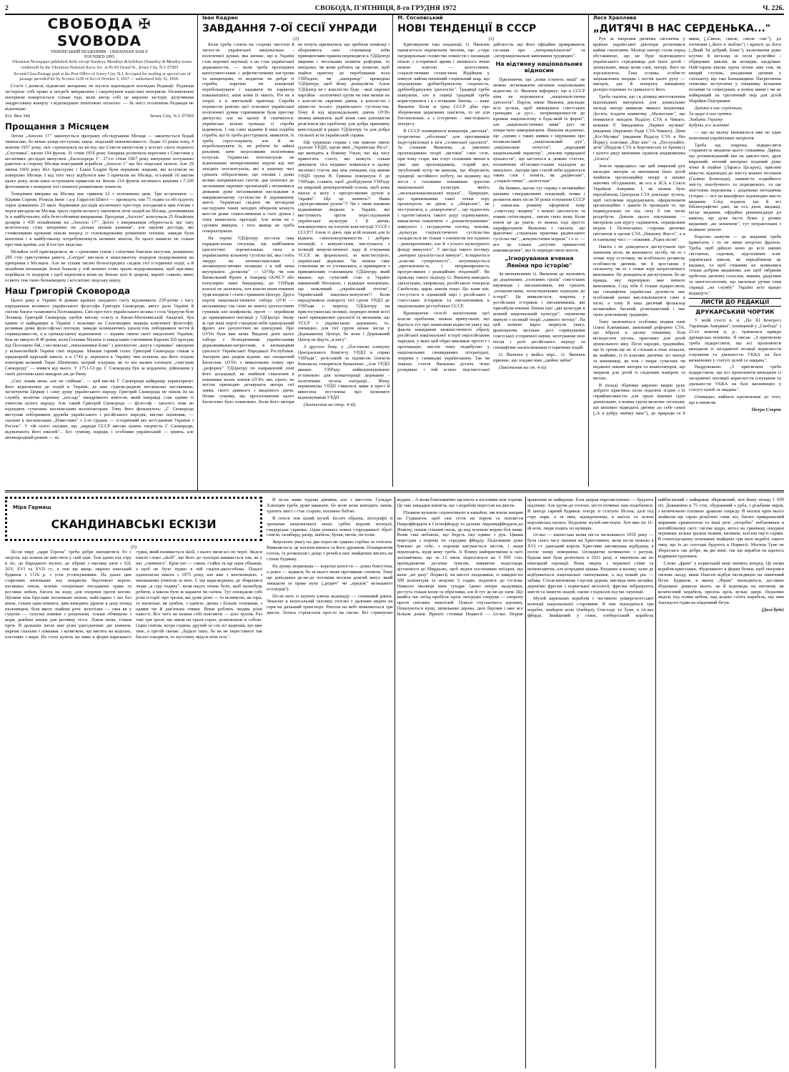2 СВОБОДА, П'ЯТНИЦЯ, 8-го ГРУДНЯ 1972 Ч. 226.
СВОБОДА ✠ SVOBODA
УКРАЇНСЬКИЙ ЩОДЕННИК · UKRAINIAN DAILY
FOUNDED 1893
Ukrainian Newspaper published daily except Sundays, Mondays & holidays (Saturday & Monday issues combined) by the Ukrainian National Ass'n, Inc. at 81-83 Grand St., Jersey City, N.J. 07303
Second Class Postage paid at the Post Office of Jersey City, N.J. Accepted for mailing at special rate of postage provided for by Section 1130 of Act of October 3, 1917 — authorized July 31, 1918.
Статті і дописи, підписані авторами, не мусять відповідати поглядам Редакції. Редакція застерігає собі право в потребі виправляти і скорочувати надіслані матеріяли. Незамовлені матеріяли повертається тільки тоді, коли автор собі це виразно застеріг, долучивши заадресовану коверту з відповідною поштовою оплатою. — За зміст оголошень Редакція не відповідає.
P.O. Box 346 Jersey City, N.J. 07303
Прощання з Місяцем
Летом „Аполло 17" закінчується програму обслідування Місяця — закінчується бодай тимчасово, бо немає кінця поступові, науці, людській заповзятливості. Ледве 15 років тому, 4 жовтня 1957 року, світ стрепенувся на вістку, що Совєти випустили у всесвіт свого першого „Спутника", вагою 184 фунти. 31 січня 1958 року Америка розпочала перегони з Совєтами у космічних дослідах випуском „Експлорера 1". 27-го січня 1967 року випущено потужною ракетою в сторону Місяця повітряний корабель „Аполло 1" ще без людської залоги. Але 29 липня 1969 року Ніл Армстронг і Едвін Елдрін були першими людьми, які вступили на поверхню Місяця. І від того часу відбулося вже 5 причалів на Місяць, останній 16 квітня цього року, коли наші астронавти привезли на Землю 214 фунтів місячного каміння і 7.500 фотознимок з поверхні тієї сповитої романтикою планети.
Теперішня виправа на Місяць має тривати 12 з половиною днів. Три астронавти — Юджин Сернан, Роналд Івенс і д-р Гаррісон Шмітт — проведуть там 75 годин та обслідують терен довжиною 23 милі. Керівники дослідів космічного простору погодилися цим п'ятим з черги висадом на Місяць трьох героїв космосу закінчити лети людей на Місяць, доповнивши їх в майбутньому хіба безособовими виправами. Програма „Аполло" коштувала 25 більйонів долярів з 450 мільйонами на „Аполло 17". Дехто з американців обурюється, що таку велетенську суму витрачено на „кілька мішків каміння", але наукові досліди, які стомилевими кроками пішли вперед із головокружним розвитком техніки, завжди були коштовні і в майбутньому потребуватимуть великих коштів, бо цього вимагає не тільки престиж країни, але й поступ людства.
Мільйон осіб приглядалися, як з громовим гуком і сліпучим блиском могутня, довжиною 280 стіп триступнева ракета „Сатурн" вислала в міжпланетну подорож подорожників на прощання з Місяцем. Але не тільки тисячі безпосередніх свідків тієї історичної події, а й мільйони мешканців Землі бажали у той момент отим трьом подорожникам, щоб щасливо перейшла їх подорож і щоб вернулися вони на Землю цілі й здорові, вкриті славою, якою осяють теж свою батьківщину і всесвітню людську науку.
Наш Григорій Сковорода
Цього року в Україні й деяких країнах західного світу відзначають 250-річчя з часу народження великого українського філософа Григорія Сковороди, якого дала Україні й світові багата талановита Полтавщина. Син простого українського козака з села Чернухи біля Лохвиці, Григорій Сковорода здобув високу освіту в Києво-Могилянській Академії, був одним із найкращих в Україні і можливо на Слов'янщині знавців клясичної філософії, розвивав деякі філософські погляди, завжди залишаючись ідеалістом, поборником чести й справедливости, а в громадському відношенні — вірним сином своєї знедоленої України, бож не минуло й 40 років, коли Гетьман Мазепа із шведським союзником Карлом XII програв під Полтавою бій, і московські „помазанники Божі" з допомогою „кнута і пряника" заводили у вільнолюбній Україні свої порядки. Мавши гарний голос Григорій Сковорода співав в придворній царській капелі, а в 1743 р. вернувся в Україну тим шляхом, що його згодом повторив великий Тарас Шевченко, котрий згадував, як то він малим хлопцем „списував Сковороду" — вчився від нього. У 1751-53 рр. Г. Сковорода був за кордоном, дійшовши у своїх діогенівських мандрах аж до Риму.
„Світ ловив мене, але не спіймав", — цей вислів Г. Сковороди найкраще характеризує його відношення до подій в Україні, де вже судили-рядили московські наставники, засмічуючи Церкву і саму душу українського народу. Григорій Сковорода не пішов їм на службу, воліючи скромну „посаду" мандрівного вчителя, який направді став одним із учителів цілого народу. Але такий Григорій Сковорода — філософ - ідеаліст, ніяк не підходить сучасним московським колонізаторам. Тому його фальшують: „Г. Сковорода виступав поборником дружби українського і російського народів, високо оцінював, — сказано в московських „Известиях" з 2-го грудня, — історичний акт воз'єднання України з Росією". У тій газеті сказано, що „народи СССР високо цінять творчість Г. Сковороди, відзначають його ювілей"... Без сумніву, народи, і особливо український — цінять, але антинародний режим — ні.
Іван Кедрин
ЗАВДАННЯ 7-ОЇ СЕСІЇ УНРАДИ
(2)
Коли треба стояти на сторожі чистоти й тяглости української національно - політичної думки, яка визнає, що в Україні стан ворожої окупації, а не стан української державности, — коли треба протидіяти капітулянтським і дефетистичним настроям та концепціям, то водночас не добре ті спроби, нарочно чи концепції перебільшувати і надавати їм характер поважнішого, аніж вони їх мають. Річ не в теорії, а в життьовій практиці. Спроби перевести ревізію цієї основної української політичної думки спричинили були пресову дискусію, але на цьому й скінчилося: українська вільна громада ті спроби відкинула. І так само відкине й інші подібні спроби, що їх треба реєструвати, виявляти, їх треба спростовувати, але й не перебільшувати їх, не робити їм зайвої реклями, наче загрозливим політичним потугам. Українські інтелектуали не відмежовані непереламним муром від тих західніх інтелектуалів, які в нашому часі грішать лібералізмом, що охопив і деякі великі американські газети, дав поштовх до засновання окремих організацій і позначився деякими дуже негативними наслідками в американському суспільстві й державному житті. Українські свідомі чи несвідомі наслідувачі таких західніх лібералів можуть внести деяке спантеличення в світі думок і тому вимагають протидії. Але вони не є грізним явищем, і того явища не треба генералізувати.
На терені УДЦентру постала така парадоксальна ситуація, що найближча ідеологічно зорганізована сила в українському вільному суспільстві, яка стоїть твердо на антимосковських і антикомуністичних позиціях і в ній нема внутрішніх „розколів" — ОУНр чи пак Визвольний Фронт, в Америці ООЧСУ або популярно звані бандерівці, до УНРади взагалі не належать, хоч власне вони повинні туди входити і стати стрижнем Центру. Друга партія націоналістичного табору ОУН — мельниківці так само не мають ідеологічних сумнівів але конфліктів, проте — перейшли до принципової опозиції у УДЦентрі. Знову ж три інші партії створили ніби одноцільний фронт, але ідеологічно не однодумні. Про ОУНз була вже мова. Видатні діячі цього табору є безперечними українськими державниками-патріотами, в визнавцями ідеології Української Народньої Республіки. Автором цих рядків відомо, що злощасний Бюлетень ОУНз з виявленням пляну про „реформу" УДЦентру по направленій лінії його деградації, не знайшов схвалення в поважних колах членів ОУНз, які, проте, не хотіли прилюдно дезавувати автора тієї заяви, свого давнього і видатного діяча. Немає сумніву, що проголошення цього Бюлетеню було помилкою. Коли його автори не хочуть признатися, що зробили помилку і обороняють своє становище ніби принциповим правом переводити в УДЦентрі мирним і легальним шляхом реформи, то невідомо, чи вони роблять це зумисне, щоб знайти притоку до перебування поза УНРадою, чи „наперекір" проводові УДЦентру, щоб йому дошкулити. Алеж УДЦентр не є власністю будь - якої окремої партійно - політичної групи чи тим менше не є власністю окремих діячів, а власністю і цінністю всього українського суспільства. Тому й від відповідальних діячів ОУНз можна вимагати, щоб вони самі допомогли розв'язати цю проблему для добра принципу консолідації в рядах УДЦентру та для добра спільної всім українській справи.
Ще трудніша справа з так званою лівою групою УРДП, орган якої „Українські Вісті", що виходять в Новому Ульмі, час від часу приносить статті, які можуть тільки дивувати. Ось недавно появилася в цьому часописі стаття, яка між умовами, під якими УРДП групи В. Гришка повернула б до УНРади, ставить, щоб „розбудувати УНРаду на широкій демократичній основі, щоб вона пішла в ногу з прогресивним рухом в Україні". Що це значить?! Яким „прогресивним рухом"?! Чи з тими нашими відважними людьми в Україні, які виступають проти переслідування української культури і її діячів, покликуючись на існуючі конституції УССР і СССР?! Алеж ті діячі, при всій пошані для їх відваги, самопожертвенности і добрих інтенцій, є комуністами, виступають з позицій комуністичного ладу й існування УССР, як формальної, за конституцією, української держави. Чи можна таке ставлення не то уточнювати, а примирити з принциповим становищем УДЦентру, який вважає, що сучасний стан в Україні накинений Москвою, і відкидає концепцію, що можливий „український тітоїзм", Український націонал-комунізм?! Коли передумовою повороту тієї групи УРДП до УНРади є перехід УДЦентру на пристосуванські позиції, перекреслення всієї своєї принципової ідеології та визнання, що УССР є українською державою, то, очевидно, для тієї групи немає місця у Державному Центрі, бо вона і Державний Центр не йдуть „в ногу".
З другого боку, у „Постанові пленуму Центрального Комітету УРДП в справі УНРади", розісланій за підписом Олексія Коновала, говориться буквально: „Але УРДП вважає УНРаду найвідповіднішою установою для концентрації державно - політичних зусиль еміграції... Збоку керівництва УРДП з'явилася заява в пресі й винесена постанова про цілковите відмежування УРДП
(Закінчення на стор. 4-ій)
М. Сосновський
НОВІ ТЕНДЕНЦІЇ В СССР
(2)
Критикуючи такі тенденції, О. Яковлев намагається переконати читачів, що „старе патріярхальне селянство повністю і назавжди пішло з історичної арени і змінилось ячіно новою клясою — колгоспним, соціялістичним селянством. Відійшов у минуле найчисленніший соціяльний шар, що породжував дрібнобуржуазну свідомість, дрібнобуржуазну ідеологію". Традиції треба шанувати, але в оцінці традицій треба користуватися і в з ясівками Леніна, — каже Яковлев. Коли ж уряд СССР дбає про збереження церковних пам'яток, то не для богомолення, а з історично - мистецького інтересу.
В СССР поширилася концепція „витоків", теоретична „оболонка" для противників індустріялізації в ім'я „селянської ідеології". За словами Яковлева, „в уявленні проповідників теорії „витоків" саме село, при чому старе, яке існує головним чином в уяві цих проповідників, старий аул, загублений хутір чи кишлак, що зберігають традиції застійного побуту, на віджину від міста є головним поживним ґрунтом національної культури, якоїсь „загальнонаціональної моралі"... Природно, що прихильники такої точки зору пропонують не діяти, а „зберігати", не поступатися, а „повертатися"... що підносять і протиставлять такого роду спрямуванню, вимагаючи покінчити з „романтизуванням" минулого і засуджуючи погляд, мовляв, „культура соціялістичного суспільства складається не тільки з елементів послідовно - демократичних, але й з усього культурного фонду минулого". У висліді такого погляду „начорно ідеалізується минуле", зглядаються „клясові суперечності", затушковується „протилежність і непримиренність прогресивних і реакційних тенденцій". Як приклад такого підходу, О. Яковлев наводить ідеалізацію, наприклад, російського генерала Скобелєва, царів, князів тощо. Це, каже він, стосується в однаковій мірі і російських і совєтських істориків та письменників в національних республіках СССР.
Враховуючи спосіб насвітлення цієї власне проблеми, можна припускати, що йдеться тут про намагання відвести увагу від фактів накидання шовіністичного образу російської національної історії неросійським народам, у яких цей образ викликає протест і протиакцію, вислів чому подибуємо у національних самвидавних літературах, зокрема у самвидаві українському. Так чи інакше, стаття Яковлева досить чітко розкриває і той аспект підсовєтської дійсности, що його офіційно прикривають гаслами про „інтернаціоналізм" та „інтернаціональне виховання трудящих".
На відтинку національних відносин
Признаючи, що „поки існують нації" не можна легковажити питання національних відносин, О. Яковлев інформує, що в СССР ніяк не пережилася „націоналістична ідеологія". Партія, пише Яковлев, докладає всіх зусиль, щоб виховувати совєтських громадян „в дусі... непримиренности до проявів націоналізму в будь-якій їх формі", але „націоналістичних вияв" досі не пощастило викорінювати. Яковлев відзначає, що „одним з таких виявів є мірування про позакласовий „національний дух", „національне почуття", „народний національний характер", „поклик природної цільности", що містяться в деяких статтях, позначених об'єктивістським підходом до минулого. Автори цих статей ніби цураються таких слів і понять, як „радянське", „соціялістичне", „колгоспне".
Як бачимо, маємо тут справу з незвичайно цікавим ствердженням тенденцій, поява і розвиток яких після 50 років існування СССР і намагань режиму оформити нову „совєтську людину" з новою ідеологією та новим світоглядом... маємо свою мову. Коли взяти це до уваги, то можна тоді просто парафразувати Яковлева і сказати, що фактично „соціяльна практика радянського суспільства", „комуністична мораль" і т. п. — все це тільки „штучно привнесені нововведення", що їх перекреслило життя.
„Ігнорування вчення Леніна про історію"
За визначенням О. Яковлева це належить до додаткових „головних гріхів" совєтських науковців і письменників, які грішать „позаклясовим, позасоціяльним підходом до історії". Це виявляється, зокрема, у російських істориків і письменників, які призабули вчення Леніна про „дві культури в кожній національній культурі", оцінюючи минуле з позицій теорії „єдиного потоку". На цей момент варто звернути увагу, враховуючи загальне досі спрямування совєтської історичної науки, нехтування нею місця і ролі російського народу та специфічне насвітлювання історичних подій.
О. Яковлев у якійсь мірі... О. Яковлев признає, що згадані ним „ідейно хибні"
(Закінчення на ст. 4-ій)
Леся Храплива
„ДИТЯЧІ В НАС СЕРДЕНЬКА..."
Рух за творення дитячих світличок у країнах української діяспори розпочався майже спонтанно. Молоді матері стали перед обставиною, що не буде відповідного українського середовища для їхніх дітей - дошкільнят, якщо вони самі, матері, його не зорганізують. Така основа, особисте зацікавлення творців і носіїв цього руху — матерів, дає й запоруку швидкому розпросторенню та тривалості його.
Треба сказати, що і в ділянці виготовлення відповідних матеріялів для дошкільнят молоді матері виявили чимало ініціятиви. Досить згадати книжечку „Малюсьмо", що появилася заходом Відділу СУА в Чикаго, книжки Р. Завадовича „Чарівні музики" (видання Окружної Ради СУА-Чикаго), Діми „Кіт-Музика" (видання Відділу СУА в Ню Йорку), платівки „Вію вію" та „Послухайте, діти" (Відділи СУА в Кергонксоні та Бронксі) і цілого ряду виховних іграшок видавництва „Освіта".
Зовсім природньо, що цей широкий рух молодих матерів за виховання їхніх дітей знайшов організаційну опору в наших жіночих об'єднаннях, як ось в ЗСА в Союзі Українок Америки. І, як можна було передбачати, Централя СУА докладає зусиль, щоб світлички піддержувати, оформлювати організаційно і давати їх проводам те, що індивідуально не під силу б так легко роздобути. Докази цього піклування — матеріяли для курсу садівничок, опрацьовані мгром І. Пеленською, сторінка дитячих світличок в органі СУА „Нашому Житті", а в останньому часі — співаник „Рідна пісня".
Навіть і не доводиться дискутувати про значення пісні, як виховного засобу, чи то з точки зору естетики, чи всебічного розвитку особовости дитини, чи її зростання у спільноту, чи то з точки зору патріотичного виховання. Не доводиться дискутувати, бо це правда, яку перевірило вже немало виховників. Слід хіба б тільки підкреслити, що специфічна українська духовість має особливий нахил висловлюватися саме в пісні, а тому й наш дитячий фольклор незвичайно багатий, різноманітний і має свою довговікову традицію.
Тому належиться особлива подяка пані Олені Климишин, виховний референт СУА, що зібрала в цьому співанику біля вісімдесяти пісень, пригожих для дітей дошкільного віку. Пісні народні, традиційні, що їх тропи ще не зі слізьми в очах пізнали, як знаймих, із їх власних дитячих літ матері та виховниці, як теж і твори сучасних чи недавніх наших авторів та композиторів, що творили для дітей із свідомим наміром та метою.
В укладі збірника виразно видно руку доброго практика: пісні поділені згідно з їх сприйнятливістю для трьох вікових груп дошкільнят, а кожна група включає пісеньки, що виховно підводять дитину до себе самої („А я добру зничку маю"), до природи та її явищ („Сипле, сипле, сипле сніг"), до оточення („Кого я люблю") і врешті до Бога („Який Ти добрий, Боже"), включаючи дуже влучно й несклад ні пісні релігійно - обрядових циклів, як колядки, щедрівки. Найстарша вікова група пізнає вже теж, як вищий ступінь, входження дитини у спільноту, що такі Батьківщина. Патріотична тематика заступлена у співанику кількома піснями та співограми, а поміж ними і чи не найкращий па тріотичний твір для дітей Марійки Підгірянки:
Дитячі в нас серденька,
Та щире в них чуття:
Любити Україну
Будуть усе життя!
— що на ньому виховалося вже не одне покоління українських патріотів.
Треба ще, зокрема, підкреслити старанність видання цього співаника. Дарма, що розмножуваний він на циклостилі, друк виразний, нотний матеріял поданий дуже чітко й охайно (Лариса Цісарук), присмні віньєти, відповідні до змісту кожної пісеньки (Галина Конопада), наявність подвійного змісту, поазбучного та порядкового, та ще змістовна передмова і додаткова методична гутірка — все це кваліфікує відповідно якість видання. Слід згадати, що й всі бібліографічні дані, як ось дати, видавці, місце видання, офіційна рекомендація до вжитку, що дуже часто буває у різних виданнях „не зазначене", тут потрактовані з великою увагою.
Коротко кажучи — це видання треба привітати, і то не лише втертою фразою. Треба, щоб дійшло воно до всіх наших світличок, садочків, підготовчих кляс української школи, як передбачили це видавці, та щоб співаник не залишився тільки добрим виданням, але щоб забринів щебетом дитячих голосків, живим, радісним та многоголосним, що маленькі ручки таки справді „на службу" Україні всю працю віддадуть".
ЛИСТИ ДО РЕДАКЦІЇ
ДРУКАРСЬКИЙ ЧОРТИК
У моїй статті п. н. „По XI Конгресі Українців Америки", поміщеній у „Свободі" з 21-го жовтня ц. р., трапилася прикра друкарська помилка. Я писав: „З притиском треба підкреслити, що всі пропоненти виходили із засадничої позиції корисности існування та діяльности УККА на базі визначених у статуті цілей та завдань".
Надруковано: „З притиском треба підкреслити, що всі пропоненти виходили із засадничої опозиції корисности існування та діяльности УККА на базі визначених у статуті цілей та завдань".
Очевидно, вийшло протилежне до того, що я написав.
Петро Стерчо
Міра Гармаш
СКАНДИНАВСЬКІ ЕСКІЗИ
(3)
Після пиру „царя Гороха" треба добре находитися, бо є загроза, що можна не вмістити у свій одяг. Тож ідемо під гору в ліс, до Народного музею, де зібрані з околиці хати з XII, XIV, XVI та XVII ст., а теж ще вище, окремо панський будинок з 1726 р. з усім устаткуванням. На дахах цих старезних низеньких хат, покритих березовою корою, насипана земля, зеленіє спеціяльно посаджена трава та рослина sedum, багата на воду, для охорони проти вогню. Щілини між брусами позатикані мохом, найстарша з хат без вікон, тільки одна кімната, дим виходить діркою в даху понад паленищем, біля якого знайомі речі: колотілка — така як у гуцулів — галузка ялинки з рощохами, тільки обчищена з кори, довбані нецки для розчину тіста. Ліжок нема, тільки прічі. В дальших хатах вже різні удогіднення: дві кімнати, окрема спальня з ліжками, з колискою, що висить на кодолах, плетених з кори. На столі кухоль на пиво в формі варязького судна, який називається skoll, з нього пили всі по черзі. Звідси пішло слово „skoll", що його до сьогодні вживається так, як у нас „смачного". Крім хат — савна, стайні та ще одна убікація, а щоб не було нудно в ній сидіти-двоособова. Подалі одноклясна школа з 1875 року, але вже з вентиляцією, з мешканням учителя за нею. Є ще каря-коршма, де збиралися люди „в сіру годину", коли надто темно було, щоб щонебудь робити, а школа було ж караючі чи свічок. Тут оповідали собі різні історії: про тролів, які дуже різні — то величезні, як гора, то маленькі, як грибок, з однією, двома і більше головами, з одним чи й дев'ятьма очима. Вони роблять людям різні пакості. Все чого не можна собі пояснити — діло тролів. Раз такі три тролі, що жили на трьох горах, розмовляли зі собою. Один спитав, котра година, другий за сім літ відповів, що вже знає, а третій сказав: „Будьте тихо, бо як не перестанете так багато говорити, то мусітиму звідси піти геть".
В лісах живе чудова дівчина, але з хвостом, Гульдре. Хлопцям треба дуже вважати, бо коли вона виходить заміж, тратить хвіст і стає старою, поганою бабою.
В готелі теж цілий музей. Безліч образів, літографії зі зразками національної ноші, срібні корони молодої, гандарська скрипка. Одна кімната повна стародавньої зброї: списів, галябард, рапір, шабель, булав, мечів, пістолів.
Звертаємо увагу на два поросли травою горбки за готелем. Виявляється, це могили вікінга та його дружини. Поширюючи готель, їх розкопали і дещо з речей в них знайдених висить на стінах будинку.
На думку норвежців — коротке волосся — доказ боягузтва, а довге — відваги, бо за нього може противник схопити. Тому ще донедавна де-не-де чоловіки носили довгий жмут, який закидали за праве вухо („родич" чи „предок" козацького оселедця?).
Після ночі зі шумом хлюпа водопаду — соняшний ранок. Чекаємо в колосальній світлиці готелю з далеким видом на гори на дальший транспорт. Раптом на небі появляються три джети. Летять стрімголов просто на скелю. Всі стримуємо віддих... А вони блискавично щезають в кітловині між горами. Це такі нащадки вікінгів, що з кораблів пересіли на джети.
З'їхавши вузькою серпентиною в каньйон, ми взяли напрям на Гудванген, щоб там сісти на пором та поплисти Наерофйордом в Согнефйорду та дальше Аврляндфйордом до Флягму, поміж стінами скель, де над зеленою водою білі меви. Вони такі небоязкі, що беруть їжу прямо з рук. Цікава пересідка з порома по середині фйорду. Підпливши дуже близько до себе, з поромів висувається місток, і люди переходять, куди кому треба. Із Фляму найприємніше в світі залізничкою, що за 12 миль підноситься на 3 000 стіп, проїжджаючи десятки тунелів, минаючи водоспади, дістаємося до Мирдалю, щоб звідти поспішним поїздом, що жене „по даху" Норвегії, на висоті льодовиків, із швидкістю 500 кілометрів за нецілих 5 годин, податися до Ослова. Навколо околиця наче тундра. Ідемо попри льодовики, ростуть тільки мохи та обрісняки, але й тут де-не-де хати. Що якийсь час поїзд пробігає крізь своєрідні споруди — охорону проти снігових заметілей. Поволі спускаємось вдолину. Показуються кущі, шпилькові дерева, далі берізки і вже все більше домів. Врешті столиця Норвегії — Осльо. Перше враження не найкраще. Біля двірця порозкопувано — будують підземку. Але їдучи до готелю, місто починає нам подобатися. В центрі гарний будинок театру зі статуєю Ібсена, далі під гору парк, а за ним, відокремлена, в квітах та зелені королівська палата. Недалеко музей мистецтв. Хоч вже по 11-ій ночі, люди ходять по вулицях.
Осльо — вікінгська назва міста заснованого 1050 року — була свого часу змінена на Християнію, коли після пожежі в XVI ст. данський король Християн заплянував відбудову, а потім знову повернена. Оглядаючи починаємо з ратуші, будова якої була розпочата в 1931 році, а закінчена аж по німецькій окупації. Вона зверху з червоної гліни та неімпозантна, але всередині цікава. Входимо в велику залю де відбуваються національні святкування, а під новий рік — забава. Стеля виложена з кусків дерева, вигляда наче мозаїка, дерев'яні фрески з норвезької мітології, фрески зображують життя та заняття людей, сцени з підпілля під час окупації.
Музей варязьких кораблів є частиною університетської колекції національної старовини. В нім знаходяться три кораблі, знайдені коло Озеберґу, Гокстаду та Туне, в Осльо фйорді. Знайдений у глині, озеберґський корабель найбагатший і найкраще збережений, хоч йому понад 1 000 літ. Довжиною в 75 стіп, збудований з дуба, з різьбами звірів, з величезною головою дракона спереду. В могилі крім нього знайшли ще гарно різьблені сани, віз, багато прикрашений звіриним орнаментом та інші речі „потрібні" небіжчикам в потойбічному світі: тисове відро, котел на триніжку, шкуряні черевики, кілька зразків тканин, килимів, залізом окуті скрині. В гохштадському похованні знайдено три малі кораблі такого типу, що їх до сьогодні будують в Норвегії. Могила Туне не збереглася так добре, як дві інші, так що корабля не вдалось відриконструювати.
Слово „фрам" у норвезькій мові значить вперед. Це назва корабля-криголама, збудованого в формі бочки, щоб опертися тискові льоду, яким Нансен відбув експедицію на північний бігун. Будинок, в якому „Фрам" знаходиться, дослівно збудовано довкола нього, це й відповідь на питання, як величезний корабель пролізь крізь вузькі двері. Недалеко звідси, під голим небом, над водою стоїть корабель, що ним Амундсен їздив на південний бігун.
(Далі буде)